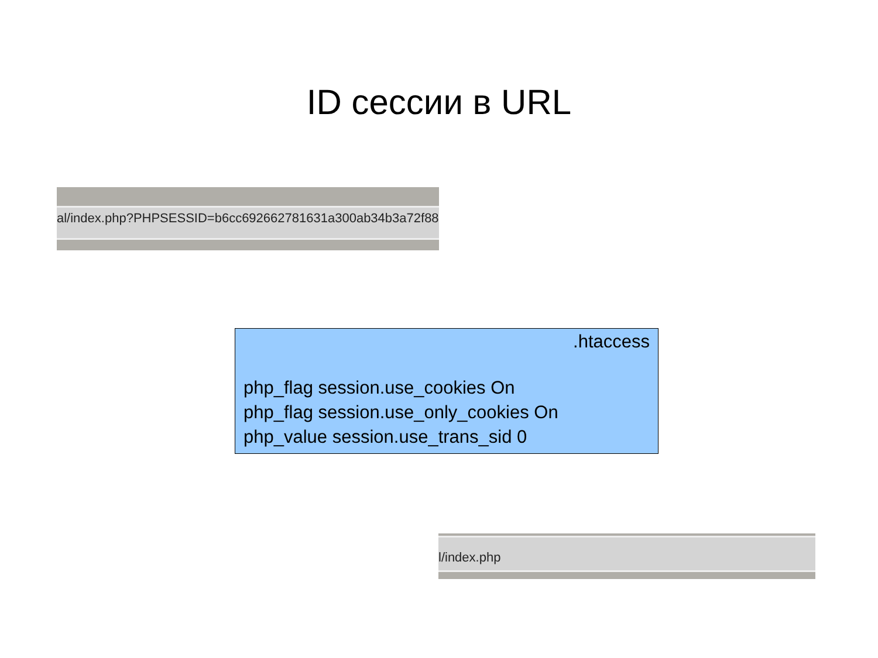ID сессии в URL
al/index.php?PHPSESSID=b6cc692662781631a300ab34b3a72f88
.htaccess
php_flag session.use_cookies On
php_flag session.use_only_cookies On
php_value session.use_trans_sid 0
l/index.php